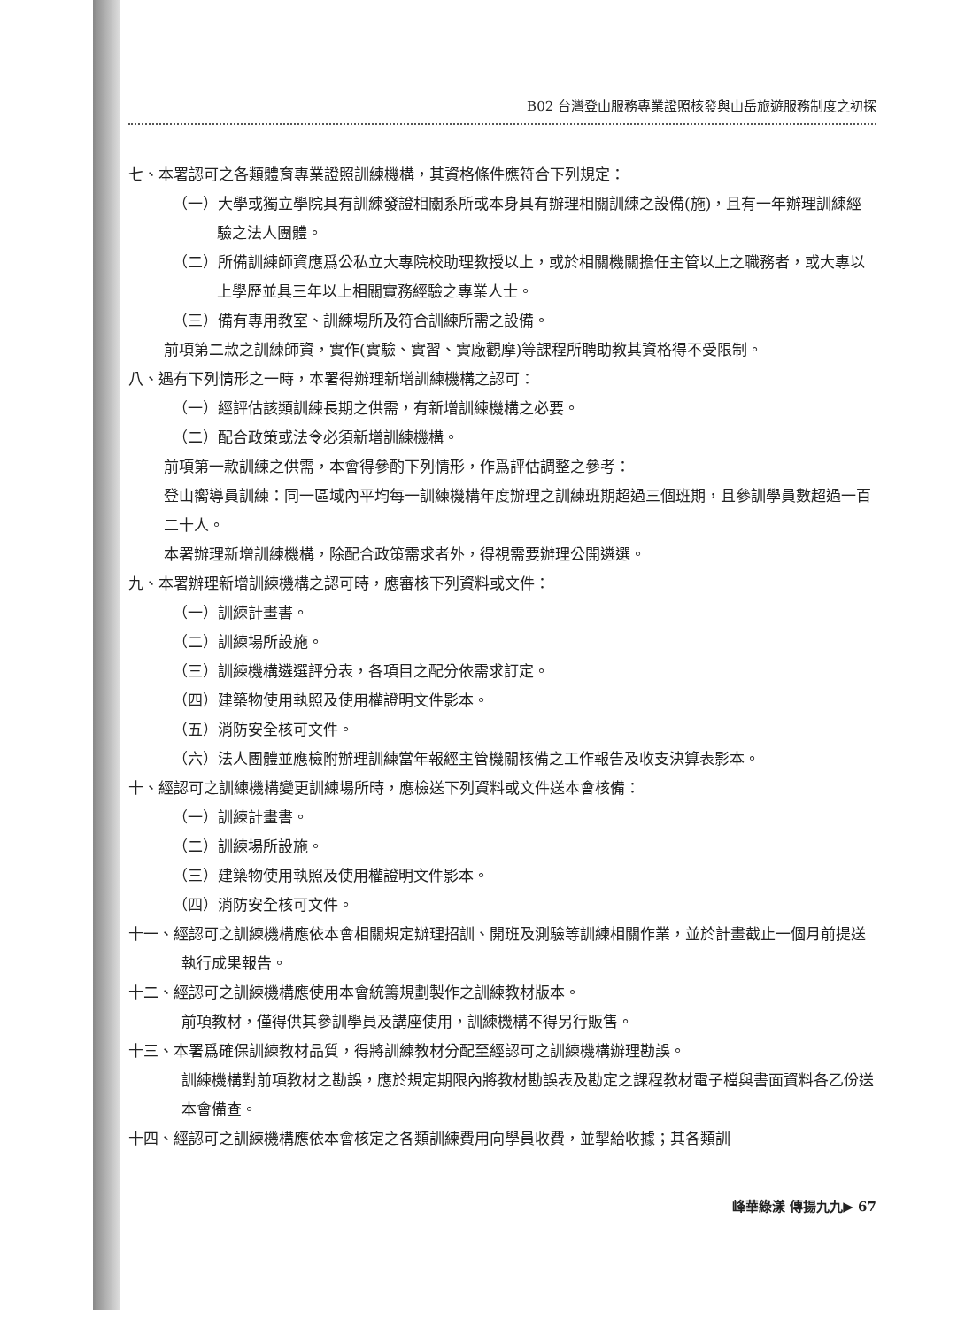B02 台灣登山服務專業證照核發與山岳旅遊服務制度之初探
七、本署認可之各類體育專業證照訓練機構，其資格條件應符合下列規定：
（一）大學或獨立學院具有訓練發證相關系所或本身具有辦理相關訓練之設備(施)，且有一年辦理訓練經驗之法人團體。
（二）所備訓練師資應爲公私立大專院校助理教授以上，或於相關機關擔任主管以上之職務者，或大專以上學歷並具三年以上相關實務經驗之專業人士。
（三）備有專用教室、訓練場所及符合訓練所需之設備。
前項第二款之訓練師資，實作(實驗、實習、實廠觀摩)等課程所聘助教其資格得不受限制。
八、遇有下列情形之一時，本署得辦理新增訓練機構之認可：
（一）經評估該類訓練長期之供需，有新增訓練機構之必要。
（二）配合政策或法令必須新增訓練機構。
前項第一款訓練之供需，本會得參酌下列情形，作爲評估調整之參考：
登山嚮導員訓練：同一區域內平均每一訓練機構年度辦理之訓練班期超過三個班期，且參訓學員數超過一百二十人。
本署辦理新增訓練機構，除配合政策需求者外，得視需要辦理公開遴選。
九、本署辦理新增訓練機構之認可時，應審核下列資料或文件：
（一）訓練計畫書。
（二）訓練場所設施。
（三）訓練機構遴選評分表，各項目之配分依需求訂定。
（四）建築物使用執照及使用權證明文件影本。
（五）消防安全核可文件。
（六）法人團體並應檢附辦理訓練當年報經主管機關核備之工作報告及收支決算表影本。
十、經認可之訓練機構變更訓練場所時，應檢送下列資料或文件送本會核備：
（一）訓練計畫書。
（二）訓練場所設施。
（三）建築物使用執照及使用權證明文件影本。
（四）消防安全核可文件。
十一、經認可之訓練機構應依本會相關規定辦理招訓、開班及測驗等訓練相關作業，並於計畫截止一個月前提送執行成果報告。
十二、經認可之訓練機構應使用本會統籌規劃製作之訓練教材版本。
前項教材，僅得供其參訓學員及講座使用，訓練機構不得另行販售。
十三、本署爲確保訓練教材品質，得將訓練教材分配至經認可之訓練機構辦理勘誤。
訓練機構對前項教材之勘誤，應於規定期限內將教材勘誤表及勘定之課程教材電子檔與書面資料各乙份送本會備查。
十四、經認可之訓練機構應依本會核定之各類訓練費用向學員收費，並掣給收據；其各類訓
峰華綠漾 傳揚九九▶ 67